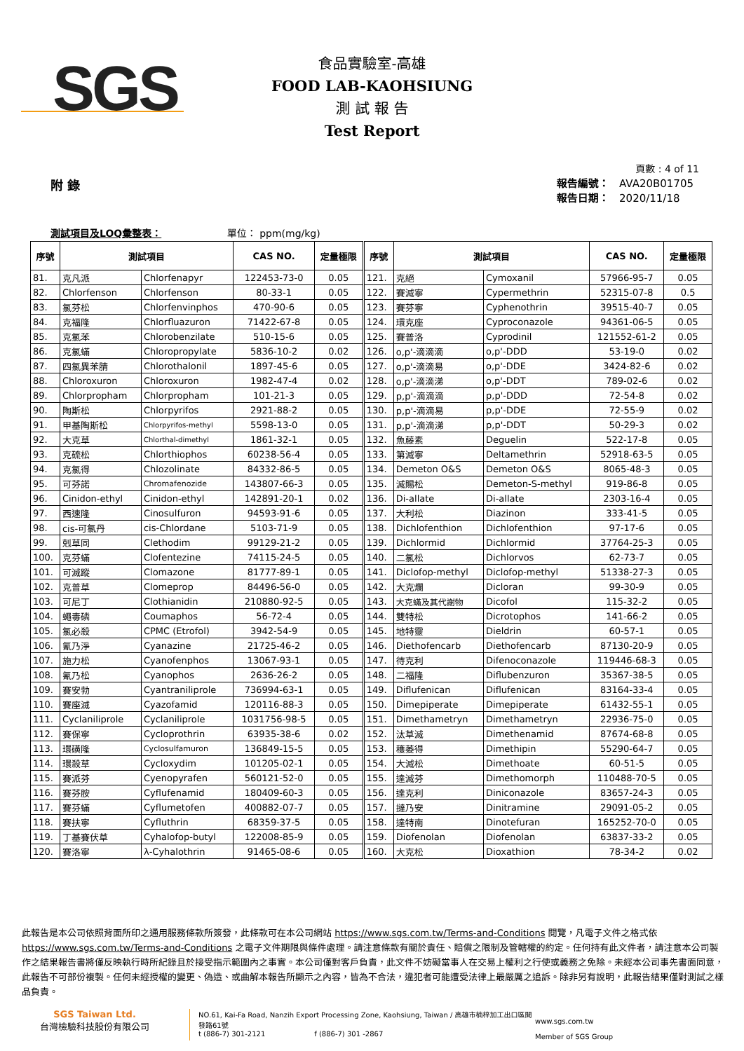SGS
食品實驗室-高雄
FOOD LAB-KAOHSIUNG
測 試 報 告
Test Report
頁數 : 4 of 11
附 錄
報告編號： AVA20B01705
報告日期： 2020/11/18
測試項目及LOQ彙整表： 單位： ppm(mg/kg)
| 序號 | 測試項目 | | CAS NO. | 定量極限 | 序號 | 測試項目 | | CAS NO. | 定量極限 |
| --- | --- | --- | --- | --- | --- | --- | --- | --- | --- |
| 81. | 克凡派 | Chlorfenapyr | 122453-73-0 | 0.05 | 121. | 克絕 | Cymoxanil | 57966-95-7 | 0.05 |
| 82. | Chlorfenson | Chlorfenson | 80-33-1 | 0.05 | 122. | 賽滅寧 | Cypermethrin | 52315-07-8 | 0.5 |
| 83. | 氯芬松 | Chlorfenvinphos | 470-90-6 | 0.05 | 123. | 賽芬寧 | Cyphenothrin | 39515-40-7 | 0.05 |
| 84. | 克福隆 | Chlorfluazuron | 71422-67-8 | 0.05 | 124. | 環克座 | Cyproconazole | 94361-06-5 | 0.05 |
| 85. | 克氯苯 | Chlorobenzilate | 510-15-6 | 0.05 | 125. | 賽普洛 | Cyprodinil | 121552-61-2 | 0.05 |
| 86. | 克氯蟎 | Chloropropylate | 5836-10-2 | 0.02 | 126. | o,p'-滴滴滴 | o,p'-DDD | 53-19-0 | 0.02 |
| 87. | 四氯異苯腈 | Chlorothalonil | 1897-45-6 | 0.05 | 127. | o,p'-滴滴易 | o,p'-DDE | 3424-82-6 | 0.02 |
| 88. | Chloroxuron | Chloroxuron | 1982-47-4 | 0.02 | 128. | o,p'-滴滴涕 | o,p'-DDT | 789-02-6 | 0.02 |
| 89. | Chlorpropham | Chlorpropham | 101-21-3 | 0.05 | 129. | p,p'-滴滴滴 | p,p'-DDD | 72-54-8 | 0.02 |
| 90. | 陶斯松 | Chlorpyrifos | 2921-88-2 | 0.05 | 130. | p,p'-滴滴易 | p,p'-DDE | 72-55-9 | 0.02 |
| 91. | 甲基陶斯松 | Chlorpyrifos-methyl | 5598-13-0 | 0.05 | 131. | p,p'-滴滴涕 | p,p'-DDT | 50-29-3 | 0.02 |
| 92. | 大克草 | Chlorthal-dimethyl | 1861-32-1 | 0.05 | 132. | 魚藤素 | Deguelin | 522-17-8 | 0.05 |
| 93. | 克硫松 | Chlorthiophos | 60238-56-4 | 0.05 | 133. | 第滅寧 | Deltamethrin | 52918-63-5 | 0.05 |
| 94. | 克氯得 | Chlozolinate | 84332-86-5 | 0.05 | 134. | Demeton O&S | Demeton O&S | 8065-48-3 | 0.05 |
| 95. | 可芬諾 | Chromafenozide | 143807-66-3 | 0.05 | 135. | 滅賜松 | Demeton-S-methyl | 919-86-8 | 0.05 |
| 96. | Cinidon-ethyl | Cinidon-ethyl | 142891-20-1 | 0.02 | 136. | Di-allate | Di-allate | 2303-16-4 | 0.05 |
| 97. | 西速隆 | Cinosulfuron | 94593-91-6 | 0.05 | 137. | 大利松 | Diazinon | 333-41-5 | 0.05 |
| 98. | cis-可氯丹 | cis-Chlordane | 5103-71-9 | 0.05 | 138. | Dichlofenthion | Dichlofenthion | 97-17-6 | 0.05 |
| 99. | 剋草同 | Clethodim | 99129-21-2 | 0.05 | 139. | Dichlormid | Dichlormid | 37764-25-3 | 0.05 |
| 100. | 克芬蟎 | Clofentezine | 74115-24-5 | 0.05 | 140. | 二氯松 | Dichlorvos | 62-73-7 | 0.05 |
| 101. | 可滅蹤 | Clomazone | 81777-89-1 | 0.05 | 141. | Diclofop-methyl | Diclofop-methyl | 51338-27-3 | 0.05 |
| 102. | 克普草 | Clomeprop | 84496-56-0 | 0.05 | 142. | 大克爛 | Dicloran | 99-30-9 | 0.05 |
| 103. | 可尼丁 | Clothianidin | 210880-92-5 | 0.05 | 143. | 大克蟎及其代謝物 | Dicofol | 115-32-2 | 0.05 |
| 104. | 蠅毒磷 | Coumaphos | 56-72-4 | 0.05 | 144. | 雙特松 | Dicrotophos | 141-66-2 | 0.05 |
| 105. | 氯必殺 | CPMC (Etrofol) | 3942-54-9 | 0.05 | 145. | 地特靈 | Dieldrin | 60-57-1 | 0.05 |
| 106. | 氰乃淨 | Cyanazine | 21725-46-2 | 0.05 | 146. | Diethofencarb | Diethofencarb | 87130-20-9 | 0.05 |
| 107. | 施力松 | Cyanofenphos | 13067-93-1 | 0.05 | 147. | 待克利 | Difenoconazole | 119446-68-3 | 0.05 |
| 108. | 氰乃松 | Cyanophos | 2636-26-2 | 0.05 | 148. | 二福隆 | Diflubenzuron | 35367-38-5 | 0.05 |
| 109. | 賽安勃 | Cyantraniliprole | 736994-63-1 | 0.05 | 149. | Diflufenican | Diflufenican | 83164-33-4 | 0.05 |
| 110. | 賽座滅 | Cyazofamid | 120116-88-3 | 0.05 | 150. | Dimepiperate | Dimepiperate | 61432-55-1 | 0.05 |
| 111. | Cyclaniliprole | Cyclaniliprole | 1031756-98-5 | 0.05 | 151. | Dimethametryn | Dimethametryn | 22936-75-0 | 0.05 |
| 112. | 賽保寧 | Cycloprothrin | 63935-38-6 | 0.02 | 152. | 汰草滅 | Dimethenamid | 87674-68-8 | 0.05 |
| 113. | 環磺隆 | Cyclosulfamuron | 136849-15-5 | 0.05 | 153. | 穫萎得 | Dimethipin | 55290-64-7 | 0.05 |
| 114. | 環殺草 | Cycloxydim | 101205-02-1 | 0.05 | 154. | 大滅松 | Dimethoate | 60-51-5 | 0.05 |
| 115. | 賽派芬 | Cyenopyrafen | 560121-52-0 | 0.05 | 155. | 達滅芬 | Dimethomorph | 110488-70-5 | 0.05 |
| 116. | 賽芬胺 | Cyflufenamid | 180409-60-3 | 0.05 | 156. | 達克利 | Diniconazole | 83657-24-3 | 0.05 |
| 117. | 賽芬蟎 | Cyflumetofen | 400882-07-7 | 0.05 | 157. | 撻乃安 | Dinitramine | 29091-05-2 | 0.05 |
| 118. | 賽扶寧 | Cyfluthrin | 68359-37-5 | 0.05 | 158. | 達特南 | Dinotefuran | 165252-70-0 | 0.05 |
| 119. | 丁基賽伏草 | Cyhalofop-butyl | 122008-85-9 | 0.05 | 159. | Diofenolan | Diofenolan | 63837-33-2 | 0.05 |
| 120. | 賽洛寧 | λ-Cyhalothrin | 91465-08-6 | 0.05 | 160. | 大克松 | Dioxathion | 78-34-2 | 0.02 |
此報告是本公司依照背面所印之通用服務條款所簽發，此條款可在本公司網站 https://www.sgs.com.tw/Terms-and-Conditions 閱覽，凡電子文件之格式依 https://www.sgs.com.tw/Terms-and-Conditions 之電子文件期限與條件處理。請注意條款有關於責任、賠償之限制及管轄權的約定。任何持有此文件者，請注意本公司製作之結果報告書將僅反映執行時所紀錄且於接受指示範圍內之事實。本公司僅對客戶負責，此文件不妨礙當事人在交易上權利之行使或義務之免除。未經本公司事先書面同意，此報告不可部份複製。任何未經授權的變更、偽造、或曲解本報告所顯示之內容，皆為不合法，違犯者可能遭受法律上最嚴厲之追訴。除非另有說明，此報告結果僅對測試之樣品負責。
SGS Taiwan Ltd.
台灣檢驗科技股份有限公司
NO.61, Kai-Fa Road, Nanzih Export Processing Zone, Kaohsiung, Taiwan / 高雄市楠梓加工出口區開發路61號
t (886-7) 301-2121 f (886-7) 301 -2867
www.sgs.com.tw
Member of SGS Group